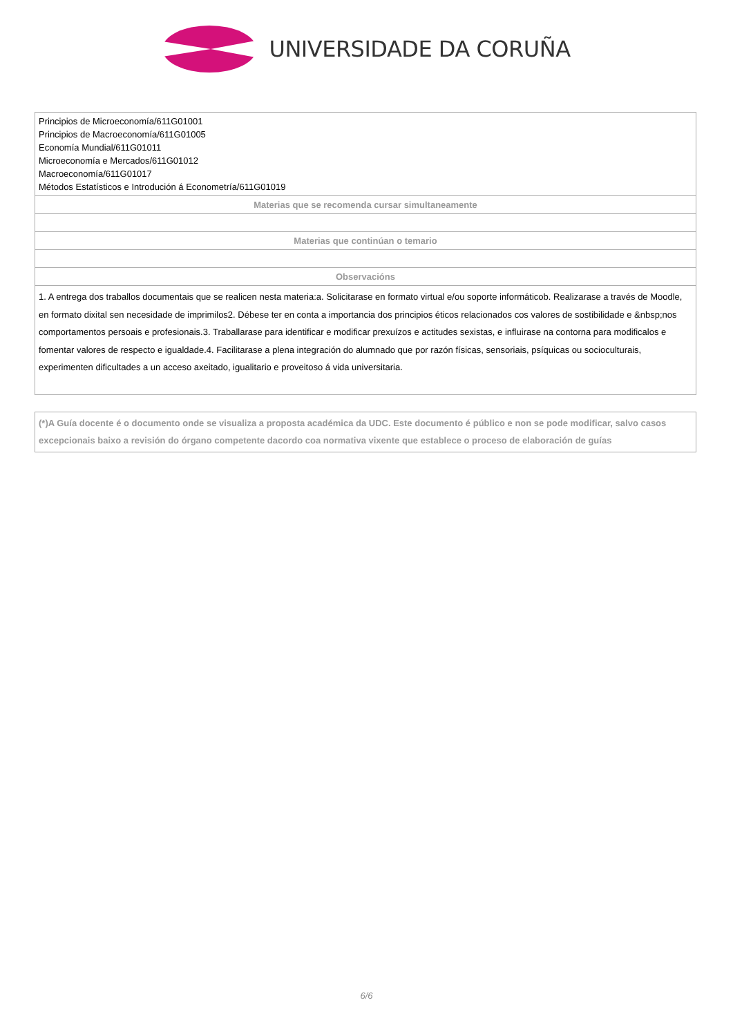UNIVERSIDADE DA CORUÑA
| Principios de Microeconomía/611G01001 Principios de Macroeconomía/611G01005 Economía Mundial/611G01011 Microeconomía e Mercados/611G01012 Macroeconomía/611G01017 Métodos Estatísticos e Introdución á Econometría/611G01019 |
| Materias que se recomenda cursar simultaneamente |
| Materias que continúan o temario |
| Observacións |
| 1. A entrega dos traballos documentais que se realicen nesta materia:a. Solicitarase en formato virtual e/ou soporte informáticob. Realizarase a través de Moodle, en formato dixital sen necesidade de imprimilos2. Débese ter en conta a importancia dos principios éticos relacionados cos valores de sostibilidade e &nbsp;nos comportamentos persoais e profesionais.3. Traballarase para identificar e modificar prexuízos e actitudes sexistas, e influirase na contorna para modificalos e fomentar valores de respecto e igualdade.4. Facilitarase a plena integración do alumnado que por razón físicas, sensoriais, psíquicas ou socioculturais, experimenten dificultades a un acceso axeitado, igualitario e proveitoso á vida universitaria. |
(*)A Guía docente é o documento onde se visualiza a proposta académica da UDC. Este documento é público e non se pode modificar, salvo casos excepcionais baixo a revisión do órgano competente dacordo coa normativa vixente que establece o proceso de elaboración de guías
6/6